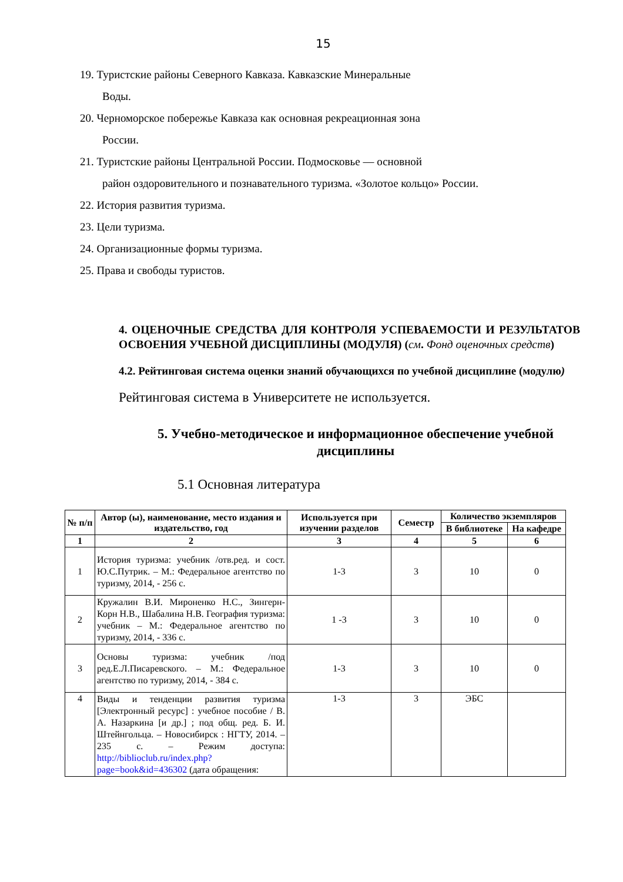15
19. Туристские районы Северного Кавказа. Кавказские Минеральные
Воды.
20. Черноморское побережье Кавказа как основная рекреационная зона
России.
21. Туристские районы Центральной России. Подмосковье — основной
район оздоровительного и познавательного туризма. «Золотое кольцо» России.
22. История развития туризма.
23. Цели туризма.
24. Организационные формы туризма.
25. Права и свободы туристов.
4. ОЦЕНОЧНЫЕ СРЕДСТВА ДЛЯ КОНТРОЛЯ УСПЕВАЕМОСТИ И РЕЗУЛЬТАТОВ ОСВОЕНИЯ УЧЕБНОЙ ДИСЦИПЛИНЫ (МОДУЛЯ) (см. Фонд оценочных средств)
4.2. Рейтинговая система оценки знаний обучающихся по учебной дисциплине (модулю)
Рейтинговая система в Университете не используется.
5. Учебно-методическое и информационное обеспечение учебной дисциплины
5.1 Основная литература
| № п/п | Автор (ы), наименование, место издания и издательство, год | Используется при изучении разделов | Семестр | Количество экземпляров | |
| --- | --- | --- | --- | --- | --- |
| | | | | В библиотеке | На кафедре |
| 1 | 2 | 3 | 4 | 5 | 6 |
| 1 | История туризма: учебник /отв.ред. и сост. Ю.С.Путрик. – М.: Федеральное агентство по туризму, 2014, - 256 с. | 1-3 | 3 | 10 | 0 |
| 2 | Кружалин В.И. Мироненко Н.С., Зингерн-Корн Н.В., Шабалина Н.В. География туризма: учебник – М.: Федеральное агентство по туризму, 2014, - 336 с. | 1 -3 | 3 | 10 | 0 |
| 3 | Основы туризма: учебник /под ред.Е.Л.Писаревского. – М.: Федеральное агентство по туризму, 2014, - 384 с. | 1-3 | 3 | 10 | 0 |
| 4 | Виды и тенденции развития туризма [Электронный ресурс] : учебное пособие / В. А. Назаркина [и др.] ; под общ. ред. Б. И. Штейнгольца. – Новосибирск : НГТУ, 2014. – 235 с. – Режим доступа: http://biblioclub.ru/index.php?page=book&id=436302 (дата обращения: | 1-3 | 3 | ЭБС | |